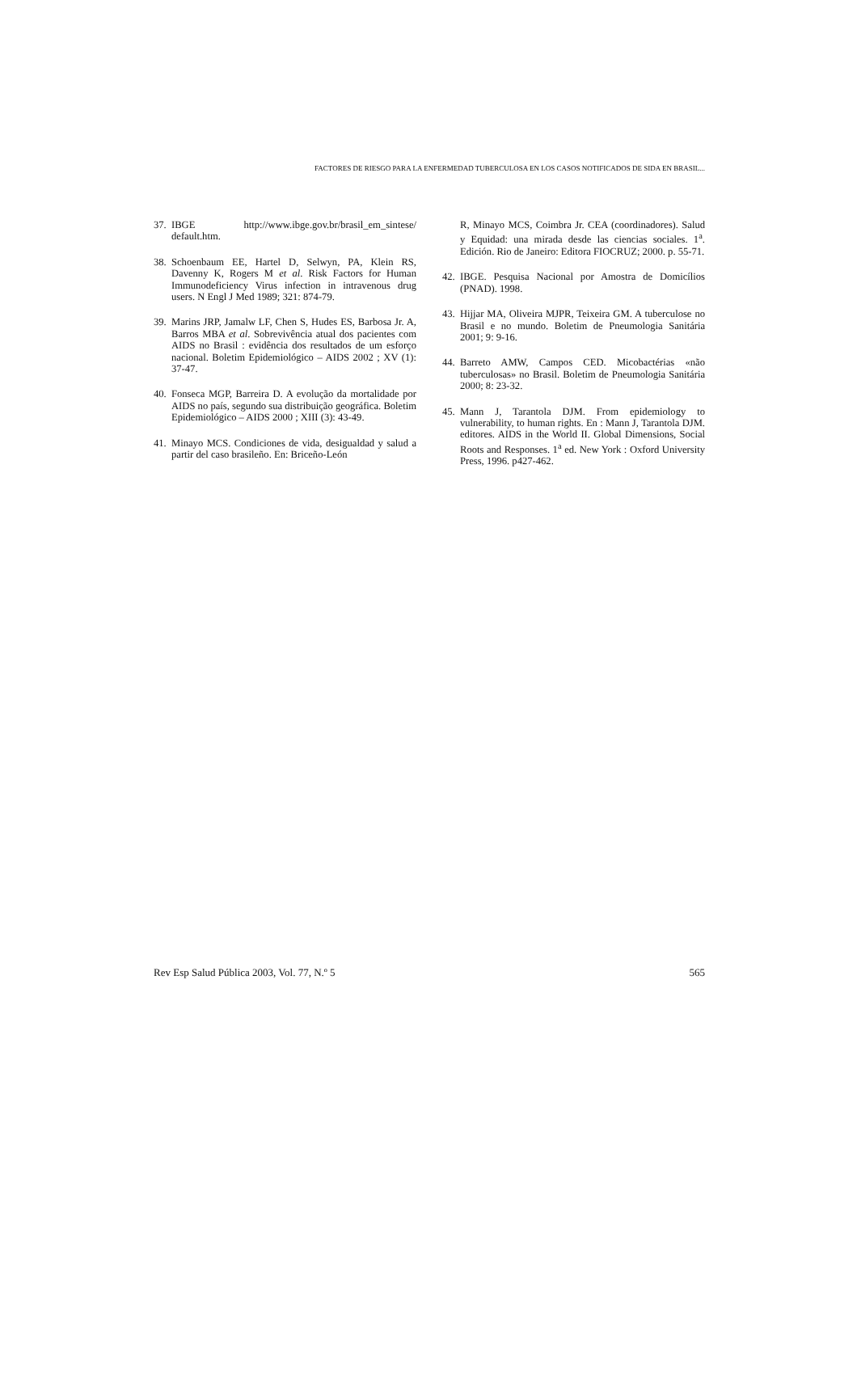FACTORES DE RIESGO PARA LA ENFERMEDAD TUBERCULOSA EN LOS CASOS NOTIFICADOS DE SIDA EN BRASIL...
37. IBGE http://www.ibge.gov.br/brasil_em_sintese/ default.htm.
38. Schoenbaum EE, Hartel D, Selwyn, PA, Klein RS, Davenny K, Rogers M et al. Risk Factors for Human Immunodeficiency Virus infection in intravenous drug users. N Engl J Med 1989; 321: 874-79.
39. Marins JRP, Jamalw LF, Chen S, Hudes ES, Barbosa Jr. A, Barros MBA et al. Sobrevivência atual dos pacientes com AIDS no Brasil : evidência dos resultados de um esforço nacional. Boletim Epidemiológico – AIDS 2002 ; XV (1): 37-47.
40. Fonseca MGP, Barreira D. A evolução da mortalidade por AIDS no país, segundo sua distribuição geográfica. Boletim Epidemiológico – AIDS 2000 ; XIII (3): 43-49.
41. Minayo MCS. Condiciones de vida, desigualdad y salud a partir del caso brasileño. En: Briceño-León
R, Minayo MCS, Coimbra Jr. CEA (coordinadores). Salud y Equidad: una mirada desde las ciencias sociales. 1<sup>a</sup>. Edición. Rio de Janeiro: Editora FIOCRUZ; 2000. p. 55-71.
42. IBGE. Pesquisa Nacional por Amostra de Domicílios (PNAD). 1998.
43. Hijjar MA, Oliveira MJPR, Teixeira GM. A tuberculose no Brasil e no mundo. Boletim de Pneumologia Sanitária 2001; 9: 9-16.
44. Barreto AMW, Campos CED. Micobactérias «não tuberculosas» no Brasil. Boletim de Pneumologia Sanitária 2000; 8: 23-32.
45. Mann J, Tarantola DJM. From epidemiology to vulnerability, to human rights. En : Mann J, Tarantola DJM. editores. AIDS in the World II. Global Dimensions, Social Roots and Responses. 1<sup>a</sup> ed. New York : Oxford University Press, 1996. p427-462.
Rev Esp Salud Pública 2003, Vol. 77, N.º 5 565